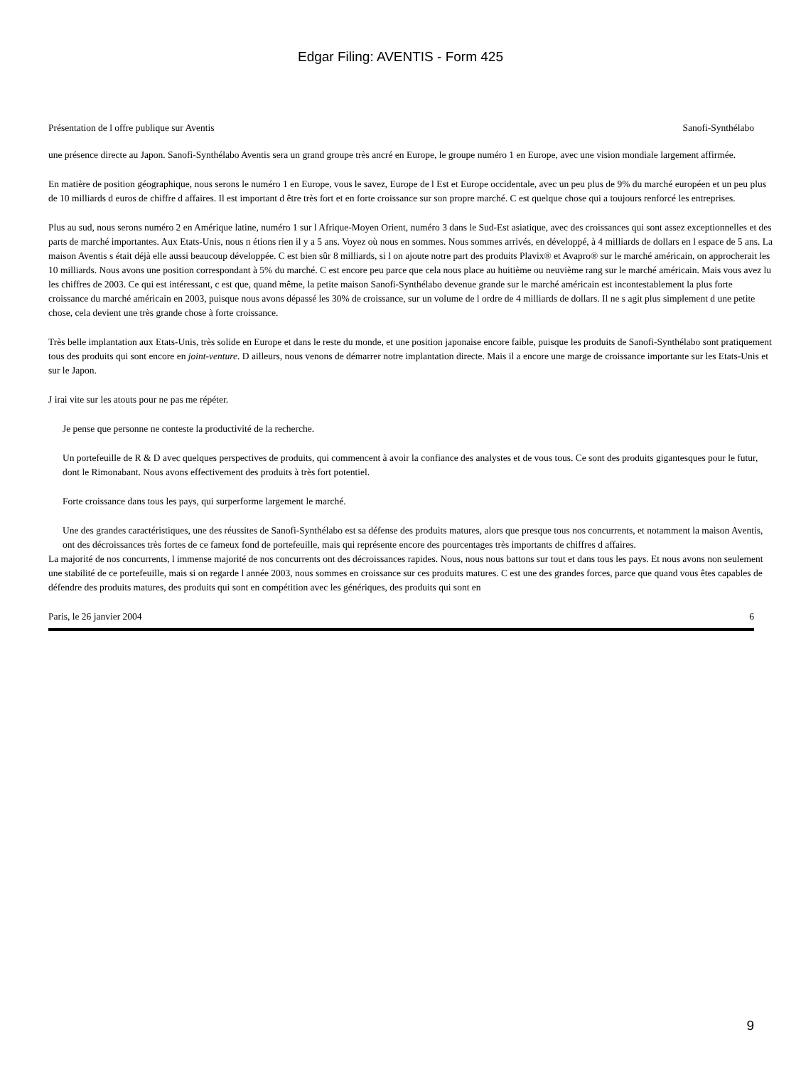Edgar Filing: AVENTIS - Form 425
Présentation de l offre publique sur Aventis Sanofi-Synthélabo
une présence directe au Japon. Sanofi-Synthélabo Aventis sera un grand groupe très ancré en Europe, le groupe numéro 1 en Europe, avec une vision mondiale largement affirmée.
En matière de position géographique, nous serons le numéro 1 en Europe, vous le savez, Europe de l Est et Europe occidentale, avec un peu plus de 9% du marché européen et un peu plus de 10 milliards d euros de chiffre d affaires. Il est important d être très fort et en forte croissance sur son propre marché. C est quelque chose qui a toujours renforcé les entreprises.
Plus au sud, nous serons numéro 2 en Amérique latine, numéro 1 sur l Afrique-Moyen Orient, numéro 3 dans le Sud-Est asiatique, avec des croissances qui sont assez exceptionnelles et des parts de marché importantes. Aux Etats-Unis, nous n étions rien il y a 5 ans. Voyez où nous en sommes. Nous sommes arrivés, en développé, à 4 milliards de dollars en l espace de 5 ans. La maison Aventis s était déjà elle aussi beaucoup développée. C est bien sûr 8 milliards, si l on ajoute notre part des produits Plavix® et Avapro® sur le marché américain, on approcherait les 10 milliards. Nous avons une position correspondant à 5% du marché. C est encore peu parce que cela nous place au huitième ou neuvième rang sur le marché américain. Mais vous avez lu les chiffres de 2003. Ce qui est intéressant, c est que, quand même, la petite maison Sanofi-Synthélabo devenue grande sur le marché américain est incontestablement la plus forte croissance du marché américain en 2003, puisque nous avons dépassé les 30% de croissance, sur un volume de l ordre de 4 milliards de dollars. Il ne s agit plus simplement d une petite chose, cela devient une très grande chose à forte croissance.
Très belle implantation aux Etats-Unis, très solide en Europe et dans le reste du monde, et une position japonaise encore faible, puisque les produits de Sanofi-Synthélabo sont pratiquement tous des produits qui sont encore en joint-venture. D ailleurs, nous venons de démarrer notre implantation directe. Mais il a encore une marge de croissance importante sur les Etats-Unis et sur le Japon.
J irai vite sur les atouts pour ne pas me répéter.
Je pense que personne ne conteste la productivité de la recherche.
Un portefeuille de R & D avec quelques perspectives de produits, qui commencent à avoir la confiance des analystes et de vous tous. Ce sont des produits gigantesques pour le futur, dont le Rimonabant. Nous avons effectivement des produits à très fort potentiel.
Forte croissance dans tous les pays, qui surperforme largement le marché.
Une des grandes caractéristiques, une des réussites de Sanofi-Synthélabo est sa défense des produits matures, alors que presque tous nos concurrents, et notamment la maison Aventis, ont des décroissances très fortes de ce fameux fond de portefeuille, mais qui représente encore des pourcentages très importants de chiffres d affaires.
La majorité de nos concurrents, l immense majorité de nos concurrents ont des décroissances rapides. Nous, nous nous battons sur tout et dans tous les pays. Et nous avons non seulement une stabilité de ce portefeuille, mais si on regarde l année 2003, nous sommes en croissance sur ces produits matures. C est une des grandes forces, parce que quand vous êtes capables de défendre des produits matures, des produits qui sont en compétition avec les génériques, des produits qui sont en
Paris, le 26 janvier 2004 6
9